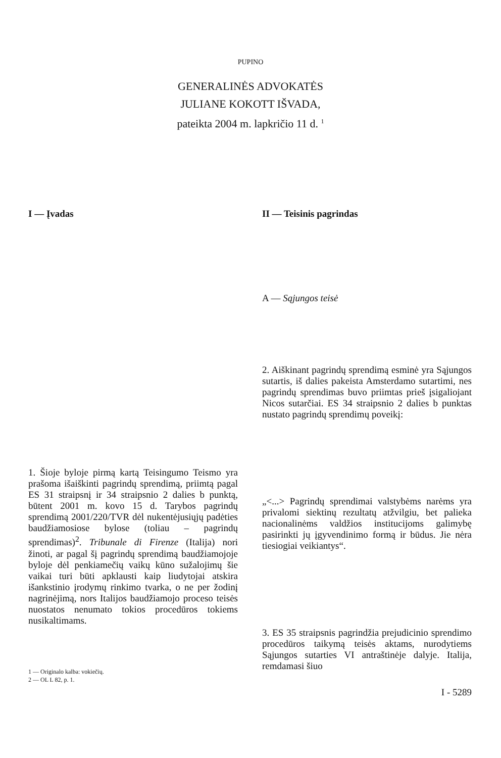PUPINO
GENERALINĖS ADVOKATĖS
JULIANE KOKOTT IŠVADA,
pateikta 2004 m. lapkričio 11 d. <sup>1</sup>
I — Įvadas
1. Šioje byloje pirmą kartą Teisingumo Teismo yra prašoma išaiškinti pagrindų sprendimą, priimtą pagal ES 31 straipsnį ir 34 straipsnio 2 dalies b punktą, būtent 2001 m. kovo 15 d. Tarybos pagrindų sprendimą 2001/220/TVR dėl nukentėjusių­jų padėties baudžiamosiose bylose (toliau – pagrindų sprendimas)<sup>2</sup>. Tribunale di Firenze (Italija) nori žinoti, ar pagal šį pagrindų sprendimą baudžiamojoje byloje dėl penkia­mečių vaikų kūno sužalojimų šie vaikai turi būti apklausti kaip liudytojai atskira išanksti­nio įrodymų rinkimo tvarka, o ne per žodinį nagrinėjimą, nors Italijos baudžiamojo pro­ceso teisės nuostatos nenumato tokios pro­cedūros tokiems nusikaltimams.
1 — Originalo kalba: vokiečių.
2 — OL L 82, p. 1.
II — Teisinis pagrindas
A — Sąjungos teisė
2. Aiškinant pagrindų sprendimą esminė yra Sąjungos sutartis, iš dalies pakeista Amster­damo sutartimi, nes pagrindų sprendimas buvo priimtas prieš įsigaliojant Nicos sutar­čiai. ES 34 straipsnio 2 dalies b punktas nustato pagrindų sprendimų poveikį:
„<...> Pagrindų sprendimai valstybėms na­rėms yra privalomi siektinų rezultatų atžvil­giu, bet palieka nacionalinėms valdžios institucijoms galimybę pasirinkti jų įgyven­dinimo formą ir būdus. Jie nėra tiesiogiai veikiantys“.
3. ES 35 straipsnis pagrindžia prejudicinio sprendimo procedūros taikymą teisės ak­tams, nurodytiems Sąjungos sutarties VI antraštinėje dalyje. Italija, remdamasi šiuo
I - 5289